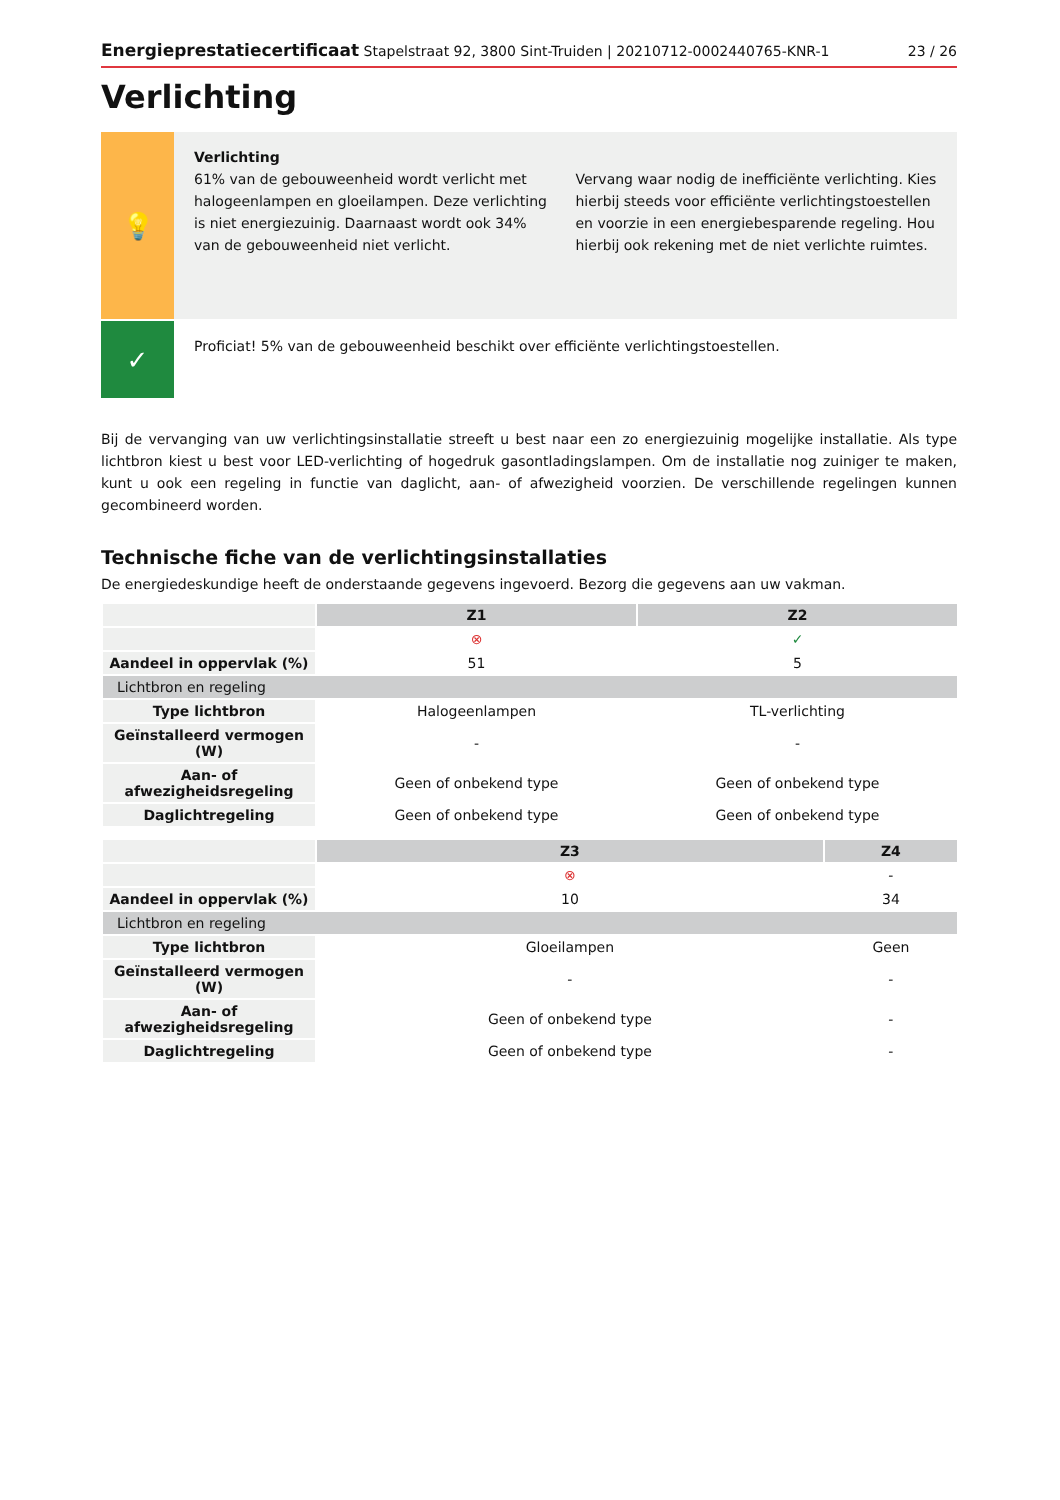Energieprestatiecertificaat Stapelstraat 92, 3800 Sint-Truiden | 20210712-0002440765-KNR-1
23 / 26
Verlichting
💡
Verlichting
61% van de gebouweenheid wordt verlicht met halogeenlampen en gloeilampen. Deze verlichting is niet energiezuinig. Daarnaast wordt ook 34% van de gebouweenheid niet verlicht.
Vervang waar nodig de inefficiënte verlichting. Kies hierbij steeds voor efficiënte verlichtingstoestellen en voorzie in een energiebesparende regeling. Hou hierbij ook rekening met de niet verlichte ruimtes.
✓
Proficiat! 5% van de gebouweenheid beschikt over efficiënte verlichtingstoestellen.
Bij de vervanging van uw verlichtingsinstallatie streeft u best naar een zo energiezuinig mogelijke installatie. Als type lichtbron kiest u best voor LED-verlichting of hogedruk gasontladingslampen. Om de installatie nog zuiniger te maken, kunt u ook een regeling in functie van daglicht, aan- of afwezigheid voorzien. De verschillende regelingen kunnen gecombineerd worden.
Technische fiche van de verlichtingsinstallaties
De energiedeskundige heeft de onderstaande gegevens ingevoerd. Bezorg die gegevens aan uw vakman.
| | Z1 | Z2 |
| | ⊗ | ✓ |
| Aandeel in oppervlak (%) | 51 | 5 |
| Lichtbron en regeling | | |
| Type lichtbron | Halogeenlampen | TL-verlichting |
| Geïnstalleerd vermogen (W) | - | - |
| Aan- of afwezigheidsregeling | Geen of onbekend type | Geen of onbekend type |
| Daglichtregeling | Geen of onbekend type | Geen of onbekend type |
| | Z3 | Z4 |
| | ⊗ | - |
| Aandeel in oppervlak (%) | 10 | 34 |
| Lichtbron en regeling | | |
| Type lichtbron | Gloeilampen | Geen |
| Geïnstalleerd vermogen (W) | - | - |
| Aan- of afwezigheidsregeling | Geen of onbekend type | - |
| Daglichtregeling | Geen of onbekend type | - |